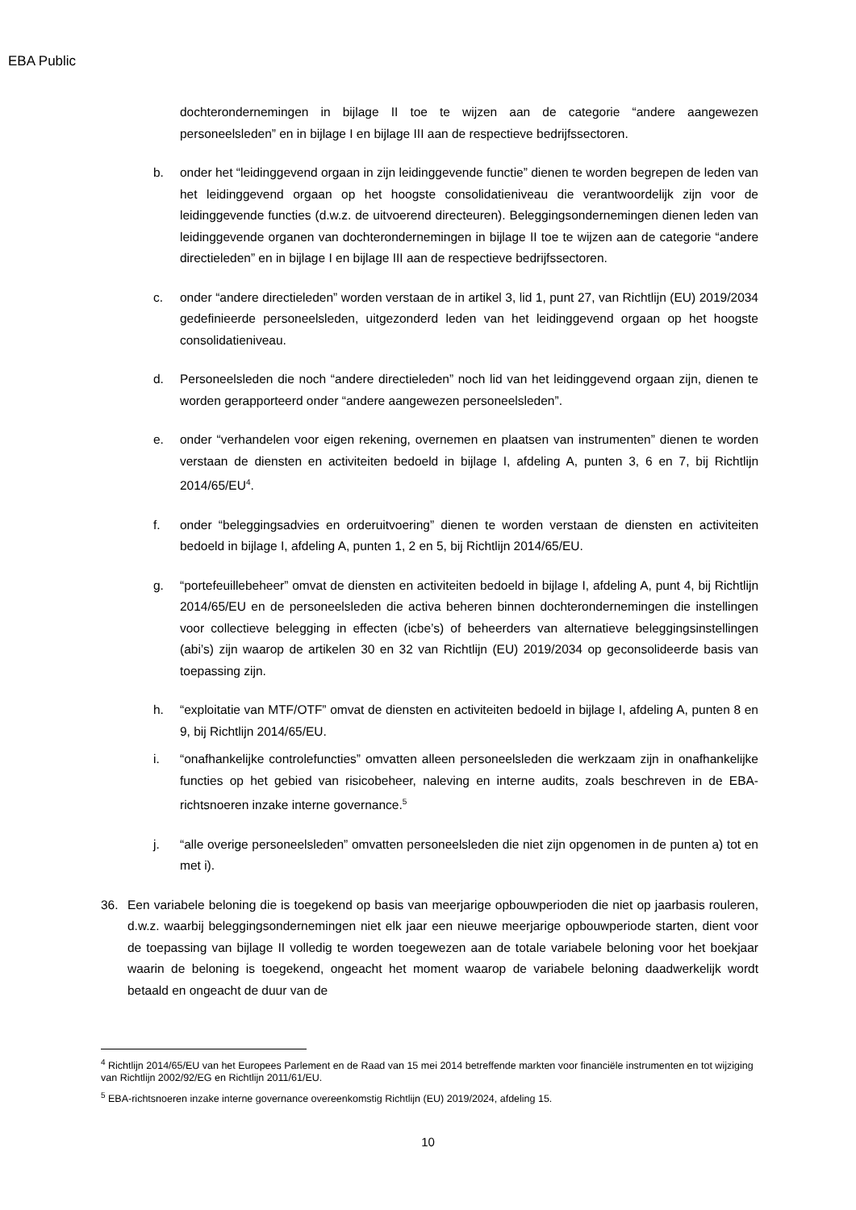EBA Public
dochterondernemingen in bijlage II toe te wijzen aan de categorie “andere aangewezen personeelsleden” en in bijlage I en bijlage III aan de respectieve bedrijfssectoren.
b. onder het “leidinggevend orgaan in zijn leidinggevende functie” dienen te worden begrepen de leden van het leidinggevend orgaan op het hoogste consolidatieniveau die verantwoordelijk zijn voor de leidinggevende functies (d.w.z. de uitvoerend directeuren). Beleggingsondernemingen dienen leden van leidinggevende organen van dochterondernemingen in bijlage II toe te wijzen aan de categorie “andere directieleden” en in bijlage I en bijlage III aan de respectieve bedrijfssectoren.
c. onder “andere directieleden” worden verstaan de in artikel 3, lid 1, punt 27, van Richtlijn (EU) 2019/2034 gedefinieerde personeelsleden, uitgezonderd leden van het leidinggevend orgaan op het hoogste consolidatieniveau.
d. Personeelsleden die noch “andere directieleden” noch lid van het leidinggevend orgaan zijn, dienen te worden gerapporteerd onder “andere aangewezen personeelsleden”.
e. onder “verhandelen voor eigen rekening, overnemen en plaatsen van instrumenten” dienen te worden verstaan de diensten en activiteiten bedoeld in bijlage I, afdeling A, punten 3, 6 en 7, bij Richtlijn 2014/65/EU<sup>4</sup>.
f. onder “beleggingsadvies en orderuitvoering” dienen te worden verstaan de diensten en activiteiten bedoeld in bijlage I, afdeling A, punten 1, 2 en 5, bij Richtlijn 2014/65/EU.
g. “portefeuillebeheer” omvat de diensten en activiteiten bedoeld in bijlage I, afdeling A, punt 4, bij Richtlijn 2014/65/EU en de personeelsleden die activa beheren binnen dochterondernemingen die instellingen voor collectieve belegging in effecten (icbe’s) of beheerders van alternatieve beleggingsinstellingen (abi’s) zijn waarop de artikelen 30 en 32 van Richtlijn (EU) 2019/2034 op geconsolideerde basis van toepassing zijn.
h. “exploitatie van MTF/OTF” omvat de diensten en activiteiten bedoeld in bijlage I, afdeling A, punten 8 en 9, bij Richtlijn 2014/65/EU.
i. “onafhankelijke controlefuncties” omvatten alleen personeelsleden die werkzaam zijn in onafhankelijke functies op het gebied van risicobeheer, naleving en interne audits, zoals beschreven in de EBA-richtsnoeren inzake interne governance.<sup>5</sup>
j. “alle overige personeelsleden” omvatten personeelsleden die niet zijn opgenomen in de punten a) tot en met i).
36. Een variabele beloning die is toegekend op basis van meerjarige opbouwperioden die niet op jaarbasis rouleren, d.w.z. waarbij beleggingsondernemingen niet elk jaar een nieuwe meerjarige opbouwperiode starten, dient voor de toepassing van bijlage II volledig te worden toegewezen aan de totale variabele beloning voor het boekjaar waarin de beloning is toegekend, ongeacht het moment waarop de variabele beloning daadwerkelijk wordt betaald en ongeacht de duur van de
<sup>4</sup> Richtlijn 2014/65/EU van het Europees Parlement en de Raad van 15 mei 2014 betreffende markten voor financiële instrumenten en tot wijziging van Richtlijn 2002/92/EG en Richtlijn 2011/61/EU.
<sup>5</sup> EBA-richtsnoeren inzake interne governance overeenkomstig Richtlijn (EU) 2019/2024, afdeling 15.
10